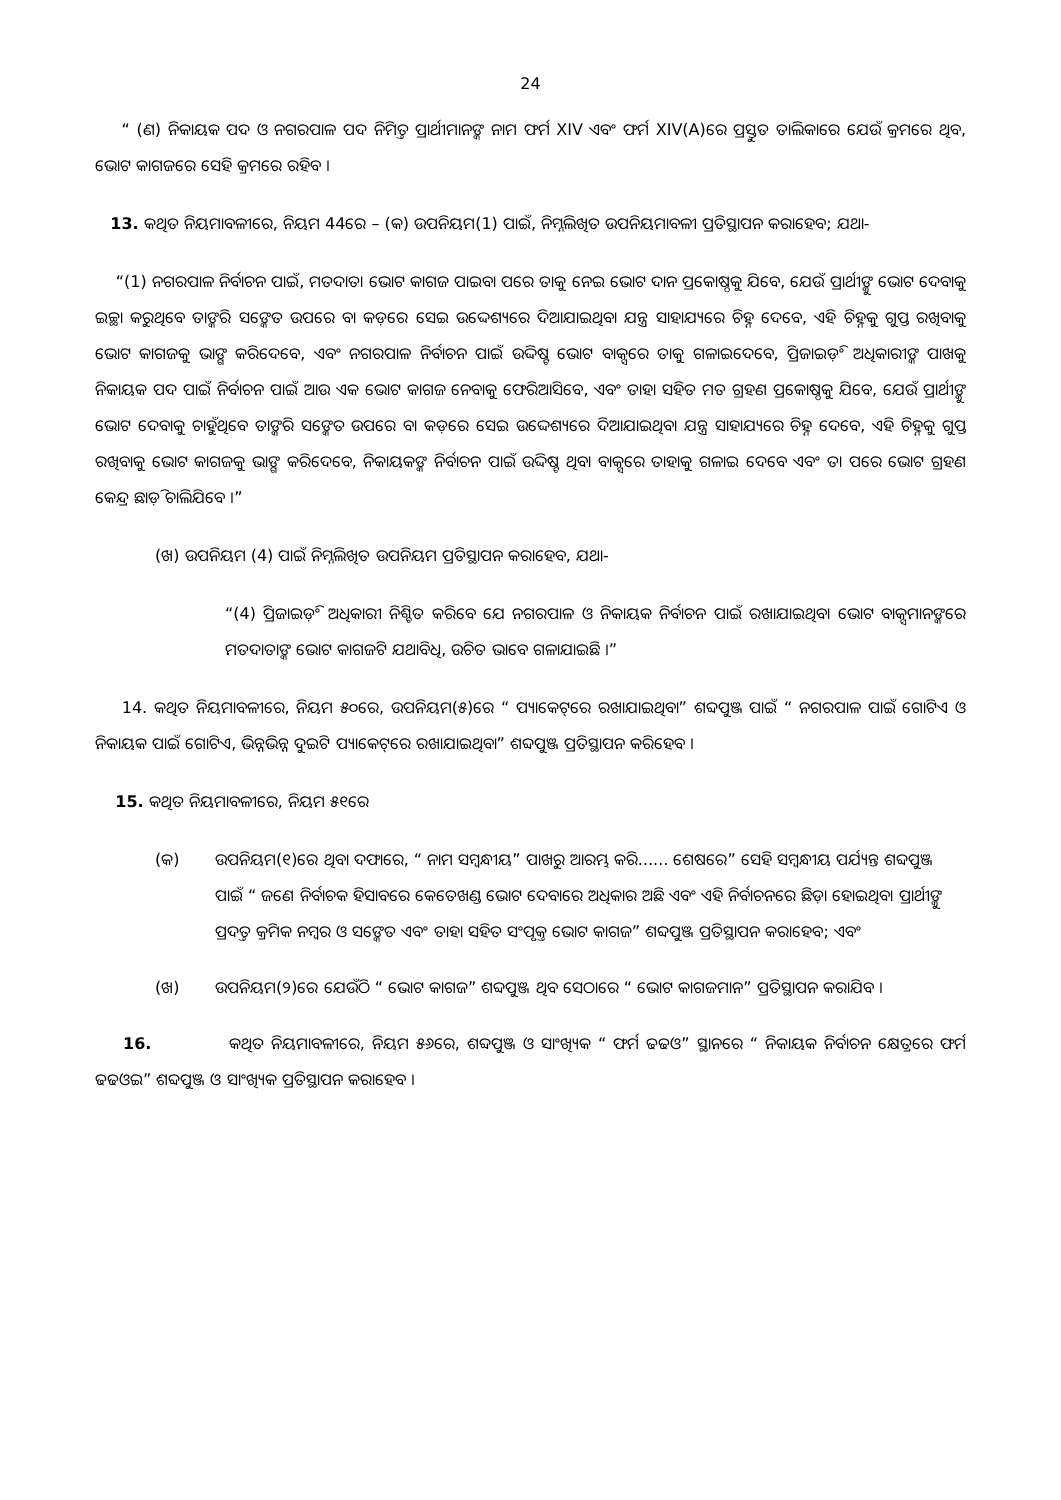24
“ (ଣ) ନିକାୟକ ପଦ ଓ ନଗରପାଳ ପଦ ନିମିତ୍ତ ପ୍ରାର୍ଥୀମାନଙ୍କ ନାମ ଫର୍ମ XIV ଏବଂ ଫର୍ମ XIV(A)ରେ ପ୍ରସ୍ତୁତ ତାଲିକାରେ ଯେଉଁ କ୍ରମରେ ଥିବ, ଭୋଟ କାଗଜରେ ସେହି କ୍ରମରେ ରହିବ ।
13. କଥିତ ନିୟମାବଳୀରେ, ନିୟମ 44ରେ – (କ) ଉପନିୟମ(1) ପାଇଁ, ନିମ୍ନଲିଖିତ ଉପନିୟମାବଳୀ ପ୍ରତିସ୍ଥାପନ କରାହେବ; ଯଥା-
“(1) ନଗରପାଳ ନିର୍ବାଚନ ପାଇଁ, ମତଦାତା ଭୋଟ କାଗଜ ପାଇବା ପରେ ତାକୁ ନେଇ ଭୋଟ ଦାନ ପ୍ରକୋଷ୍ଠକୁ ଯିବେ, ଯେଉଁ ପ୍ରାର୍ଥୀଙ୍କୁ ଭୋଟ ଦେବାକୁ ଇଚ୍ଛା କରୁଥିବେ ତାଙ୍କରି ସଙ୍କେତ ଉପରେ ବା କଡ଼ରେ ସେଇ ଉଦ୍ଦେଶ୍ୟରେ ଦିଆଯାଇଥିବା ଯନ୍ତ୍ର ସାହାଯ୍ୟରେ ଚିହ୍ନ ଦେବେ, ଏହି ଚିହ୍ନକୁ ଗୁପ୍ତ ରଖିବାକୁ ଭୋଟ କାଗଜକୁ ଭାଙ୍ଗ କରିଦେବେ, ଏବଂ ନଗରପାଳ ନିର୍ବାଚନ ପାଇଁ ଉଦ୍ଦିଷ୍ଟ ଭୋଟ ବାକ୍ସରେ ତାକୁ ଗଳାଇଦେବେ, ପ୍ରିଜାଇଡ଼ିଂ ଅଧିକାରୀଙ୍କ ପାଖକୁ ନିକାୟକ ପଦ ପାଇଁ ନିର୍ବାଚନ ପାଇଁ ଆଉ ଏକ ଭୋଟ କାଗଜ ନେବାକୁ ଫେରିଆସିବେ, ଏବଂ ତାହା ସହିତ ମତ ଗ୍ରହଣ ପ୍ରକୋଷ୍ଠକୁ ଯିବେ, ଯେଉଁ ପ୍ରାର୍ଥୀଙ୍କୁ ଭୋଟ ଦେବାକୁ ଚାହୁଁଥିବେ ତାଙ୍କରି ସଙ୍କେତ ଉପରେ ବା କଡ଼ରେ ସେଇ ଉଦ୍ଦେଶ୍ୟରେ ଦିଆଯାଇଥିବା ଯନ୍ତ୍ର ସାହାଯ୍ୟରେ ଚିହ୍ନ ଦେବେ, ଏହି ଚିହ୍ନକୁ ଗୁପ୍ତ ରଖିବାକୁ ଭୋଟ କାଗଜକୁ ଭାଙ୍ଗ କରିଦେବେ, ନିକାୟକଙ୍କ ନିର୍ବାଚନ ପାଇଁ ଉଦ୍ଦିଷ୍ଟ ଥିବା ବାକ୍ସରେ ତାହାକୁ ଗଳାଇ ଦେବେ ଏବଂ ତା ପରେ ଭୋଟ ଗ୍ରହଣ କେନ୍ଦ୍ର ଛାଡ଼ି ଚାଲିଯିବେ ।”
(ଖ) ଉପନିୟମ (4) ପାଇଁ ନିମ୍ନଲିଖିତ ଉପନିୟମ ପ୍ରତିସ୍ଥାପନ କରାହେବ, ଯଥା-
“(4) ପ୍ରିଜାଇଡ଼ିଂ ଅଧିକାରୀ ନିଶ୍ଚିତ କରିବେ ଯେ ନଗରପାଳ ଓ ନିକାୟକ ନିର୍ବାଚନ ପାଇଁ ରଖାଯାଇଥିବା ଭୋଟ ବାକ୍ସମାନଙ୍କରେ ମତଦାତାଙ୍କ ଭୋଟ କାଗଜଟି ଯଥାବିଧି, ଉଚିତ ଭାବେ ଗଳାଯାଇଛି ।”
14. କଥିତ ନିୟମାବଳୀରେ, ନିୟମ ୫୦ରେ, ଉପନିୟମ(୫)ରେ “ ପ୍ୟାକେଟ୍‌ରେ ରଖାଯାଇଥିବା” ଶବ୍ଦପୁଞ୍ଜ ପାଇଁ “ ନଗରପାଳ ପାଇଁ ଗୋଟିଏ ଓ ନିକାୟକ ପାଇଁ ଗୋଟିଏ, ଭିନ୍ନଭିନ୍ନ ଦୁଇଟି ପ୍ୟାକେଟ୍‌ରେ ରଖାଯାଇଥିବା” ଶବ୍ଦପୁଞ୍ଜ ପ୍ରତିସ୍ଥାପନ କରିହେବ ।
15. କଥିତ ନିୟମାବଳୀରେ, ନିୟମ ୫୧ରେ
(କ) ଉପନିୟମ(୧)ରେ ଥିବା ଦଫାରେ, “ ନାମ ସମ୍ବନ୍ଧୀୟ” ପାଖରୁ ଆରମ୍ଭ କରି...... ଶେଷରେ” ସେହି ସମ୍ବନ୍ଧୀୟ ପର୍ଯ୍ୟନ୍ତ ଶବ୍ଦପୁଞ୍ଜ ପାଇଁ “ ଜଣେ ନିର୍ବାଚକ ହିସାବରେ କେତେଖଣ୍ଡ ଭୋଟ ଦେବାରେ ଅଧିକାର ଅଛି ଏବଂ ଏହି ନିର୍ବାଚନରେ ଛିଡ଼ା ହୋଇଥିବା ପ୍ରାର୍ଥୀଙ୍କୁ ପ୍ରଦତ୍ତ କ୍ରମିକ ନମ୍ବର ଓ ସଙ୍କେତ ଏବଂ ତାହା ସହିତ ସଂପୃକ୍ତ ଭୋଟ କାଗଜ” ଶବ୍ଦପୁଞ୍ଜ ପ୍ରତିସ୍ଥାପନ କରାହେବ; ଏବଂ
(ଖ) ଉପନିୟମ(୨)ରେ ଯେଉଁଠି “ ଭୋଟ କାଗଜ” ଶବ୍ଦପୁଞ୍ଜ ଥିବ ସେଠାରେ “ ଭୋଟ କାଗଜମାନ” ପ୍ରତିସ୍ଥାପନ କରାଯିବ ।
16. କଥିତ ନିୟମାବଳୀରେ, ନିୟମ ୫୬ରେ, ଶବ୍ଦପୁଞ୍ଜ ଓ ସାଂଖ୍ୟିକ “ ଫର୍ମ ଢଢଓ” ସ୍ଥାନରେ “ ନିକାୟକ ନିର୍ବାଚନ କ୍ଷେତ୍ରରେ ଫର୍ମ ଢଢଓଇ” ଶବ୍ଦପୁଞ୍ଜ ଓ ସାଂଖ୍ୟିକ ପ୍ରତିସ୍ଥାପନ କରାହେବ ।